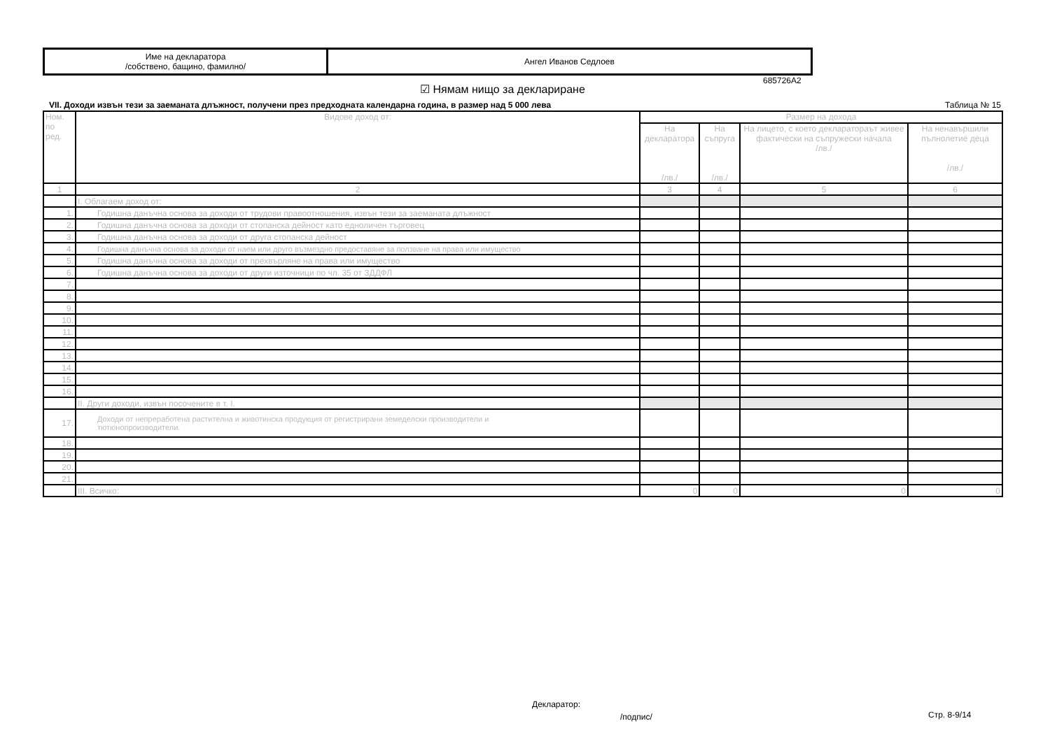| Име на декларатора /собствено, бащино, фамилно/ | Ангел Иванов Седлоев |
685726A2
☑ Нямам нищо за деклариране
VII. Доходи извън тези за заеманата длъжност, получени през предходната календарна година, в размер над 5 000 лева Таблица № 15
| Ном. по ред. | Видове доход от: | Размер на дохода | | | |
| --- | --- | --- | --- | --- | --- |
| | | На декларатора /лв./ | На съпруга /лв./ | На лицето, с което декларатораът живее фактически на съпружески начала /лв./ | На ненавършили пълнолетие деца /лв./ |
| 1 | 2 | 3 | 4 | 5 | 6 |
| | I. Облагаем доход от: | | | | |
| 1. | Годишна данъчна основа за доходи от трудови правоотношения, извън тези за заеманата длъжност | | | | |
| 2. | Годишна данъчна основа за доходи от стопанска дейност като едноличен търговец | | | | |
| 3. | Годишна данъчна основа за доходи от друга стопанска дейност | | | | |
| 4. | Годишна данъчна основа за доходи от наем или друго възмездно предоставяне за ползване на права или имущество | | | | |
| 5. | Годишна данъчна основа за доходи от прехвърляне на права или имущество | | | | |
| 6. | Годишна данъчна основа за доходи от други източници по чл. 35 от ЗДДФЛ | | | | |
| 7. | | | | | |
| 8. | | | | | |
| 9. | | | | | |
| 10. | | | | | |
| 11. | | | | | |
| 12. | | | | | |
| 13. | | | | | |
| 14. | | | | | |
| 15. | | | | | |
| 16. | | | | | |
| | II. Други доходи, извън посочените в т. I. | | | | |
| 17. | Доходи от непреработена растителна и животинска продукция от регистрирани земеделски производители и тютюнопроизводители. | | | | |
| 18. | | | | | |
| 19. | | | | | |
| 20. | | | | | |
| 21. | | | | | |
| | III. Всичко: | 0 | 0 | 0 | 0 |
Декларатор:
/подпис/ Стр. 8-9/14